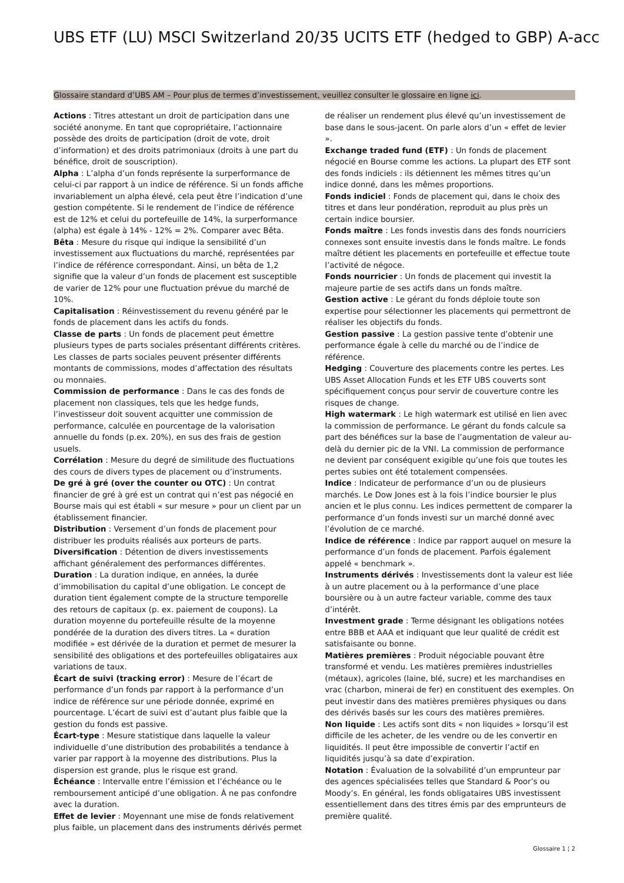UBS ETF (LU) MSCI Switzerland 20/35 UCITS ETF (hedged to GBP) A-acc
Glossaire standard d’UBS AM – Pour plus de termes d’investissement, veuillez consulter le glossaire en ligne ici.
Actions : Titres attestant un droit de participation dans une société anonyme. En tant que copropriétaire, l’actionnaire possède des droits de participation (droit de vote, droit d’information) et des droits patrimoniaux (droits à une part du bénéfice, droit de souscription).
Alpha : L’alpha d’un fonds représente la surperformance de celui-ci par rapport à un indice de référence. Si un fonds affiche invariablement un alpha élevé, cela peut être l’indication d’une gestion compétente. Si le rendement de l’indice de référence est de 12% et celui du portefeuille de 14%, la surperformance (alpha) est égale à 14% - 12% = 2%. Comparer avec Bêta.
Bêta : Mesure du risque qui indique la sensibilité d’un investissement aux fluctuations du marché, représentées par l’indice de référence correspondant. Ainsi, un bêta de 1,2 signifie que la valeur d’un fonds de placement est susceptible de varier de 12% pour une fluctuation prévue du marché de 10%.
Capitalisation : Réinvestissement du revenu généré par le fonds de placement dans les actifs du fonds.
Classe de parts : Un fonds de placement peut émettre plusieurs types de parts sociales présentant différents critères. Les classes de parts sociales peuvent présenter différents montants de commissions, modes d’affectation des résultats ou monnaies.
Commission de performance : Dans le cas des fonds de placement non classiques, tels que les hedge funds, l’investisseur doit souvent acquitter une commission de performance, calculée en pourcentage de la valorisation annuelle du fonds (p.ex. 20%), en sus des frais de gestion usuels.
Corrélation : Mesure du degré de similitude des fluctuations des cours de divers types de placement ou d’instruments.
De gré à gré (over the counter ou OTC) : Un contrat financier de gré à gré est un contrat qui n’est pas négocié en Bourse mais qui est établi « sur mesure » pour un client par un établissement financier.
Distribution : Versement d’un fonds de placement pour distribuer les produits réalisés aux porteurs de parts.
Diversification : Détention de divers investissements affichant généralement des performances différentes.
Duration : La duration indique, en années, la durée d’immobilisation du capital d’une obligation. Le concept de duration tient également compte de la structure temporelle des retours de capitaux (p. ex. paiement de coupons). La duration moyenne du portefeuille résulte de la moyenne pondérée de la duration des divers titres. La « duration modifiée » est dérivée de la duration et permet de mesurer la sensibilité des obligations et des portefeuilles obligataires aux variations de taux.
Écart de suivi (tracking error) : Mesure de l’écart de performance d’un fonds par rapport à la performance d’un indice de référence sur une période donnée, exprimé en pourcentage. L’écart de suivi est d’autant plus faible que la gestion du fonds est passive.
Écart-type : Mesure statistique dans laquelle la valeur individuelle d’une distribution des probabilités a tendance à varier par rapport à la moyenne des distributions. Plus la dispersion est grande, plus le risque est grand.
Échéance : Intervalle entre l’émission et l’échéance ou le remboursement anticipé d’une obligation. À ne pas confondre avec la duration.
Effet de levier : Moyennant une mise de fonds relativement plus faible, un placement dans des instruments dérivés permet de réaliser un rendement plus élevé qu’un investissement de base dans le sous-jacent. On parle alors d’un « effet de levier ».
Exchange traded fund (ETF) : Un fonds de placement négocié en Bourse comme les actions. La plupart des ETF sont des fonds indiciels : ils détiennent les mêmes titres qu’un indice donné, dans les mêmes proportions.
Fonds indiciel : Fonds de placement qui, dans le choix des titres et dans leur pondération, reproduit au plus près un certain indice boursier.
Fonds maître : Les fonds investis dans des fonds nourriciers connexes sont ensuite investis dans le fonds maître. Le fonds maître détient les placements en portefeuille et effectue toute l’activité de négoce.
Fonds nourricier : Un fonds de placement qui investit la majeure partie de ses actifs dans un fonds maître.
Gestion active : Le gérant du fonds déploie toute son expertise pour sélectionner les placements qui permettront de réaliser les objectifs du fonds.
Gestion passive : La gestion passive tente d’obtenir une performance égale à celle du marché ou de l’indice de référence.
Hedging : Couverture des placements contre les pertes. Les UBS Asset Allocation Funds et les ETF UBS couverts sont spécifiquement conçus pour servir de couverture contre les risques de change.
High watermark : Le high watermark est utilisé en lien avec la commission de performance. Le gérant du fonds calcule sa part des bénéfices sur la base de l’augmentation de valeur au-delà du dernier pic de la VNI. La commission de performance ne devient par conséquent exigible qu’une fois que toutes les pertes subies ont été totalement compensées.
Indice : Indicateur de performance d’un ou de plusieurs marchés. Le Dow Jones est à la fois l’indice boursier le plus ancien et le plus connu. Les indices permettent de comparer la performance d’un fonds investi sur un marché donné avec l’évolution de ce marché.
Indice de référence : Indice par rapport auquel on mesure la performance d’un fonds de placement. Parfois également appelé « benchmark ».
Instruments dérivés : Investissements dont la valeur est liée à un autre placement ou à la performance d’une place boursière ou à un autre facteur variable, comme des taux d’intérêt.
Investment grade : Terme désignant les obligations notées entre BBB et AAA et indiquant que leur qualité de crédit est satisfaisante ou bonne.
Matières premières : Produit négociable pouvant être transformé et vendu. Les matières premières industrielles (métaux), agricoles (laine, blé, sucre) et les marchandises en vrac (charbon, minerai de fer) en constituent des exemples. On peut investir dans des matières premières physiques ou dans des dérivés basés sur les cours des matières premières.
Non liquide : Les actifs sont dits « non liquides » lorsqu’il est difficile de les acheter, de les vendre ou de les convertir en liquidités. Il peut être impossible de convertir l’actif en liquidités jusqu’à sa date d’expiration.
Notation : Évaluation de la solvabilité d’un emprunteur par des agences spécialisées telles que Standard & Poor’s ou Moody’s. En général, les fonds obligataires UBS investissent essentiellement dans des titres émis par des emprunteurs de première qualité.
Glossaire 1 ¦ 2